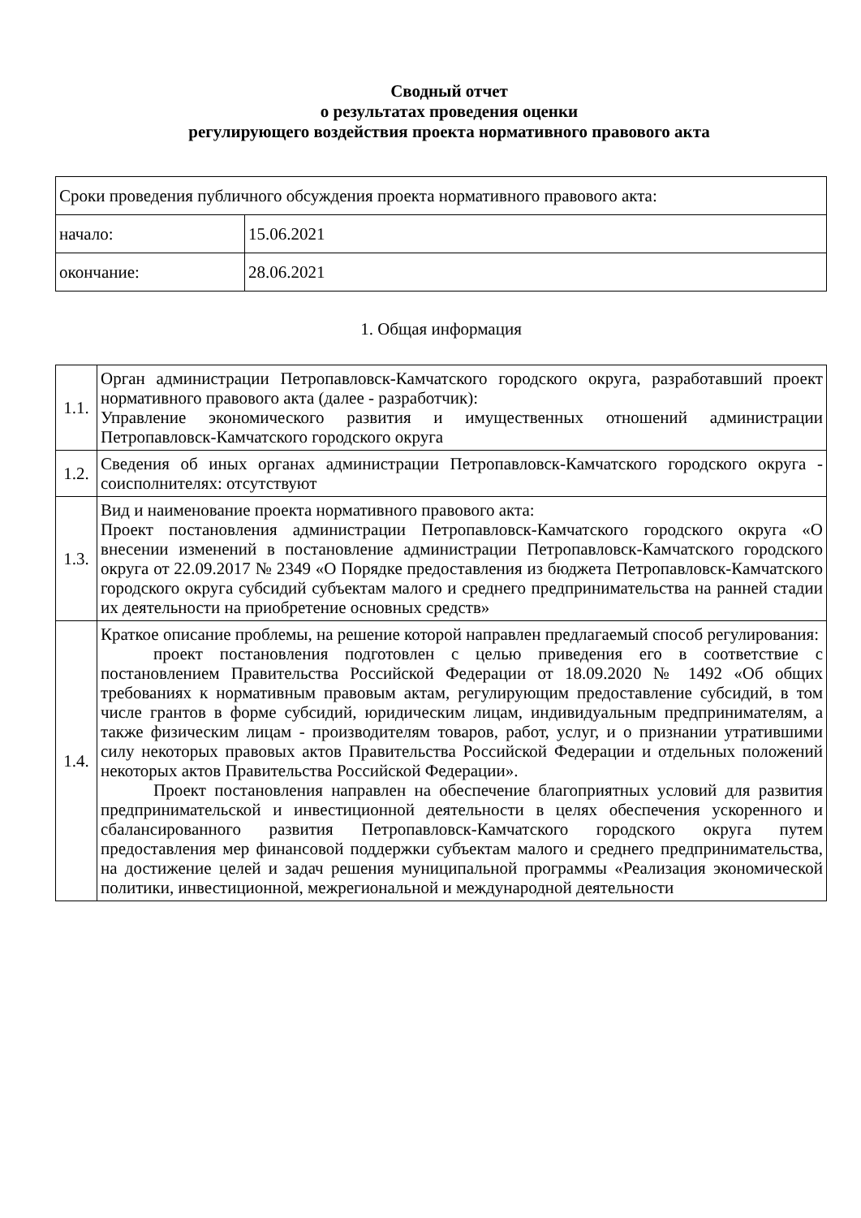Сводный отчет
о результатах проведения оценки
регулирующего воздействия проекта нормативного правового акта
| Сроки проведения публичного обсуждения проекта нормативного правового акта: | |
| начало: | 15.06.2021 |
| окончание: | 28.06.2021 |
1. Общая информация
| 1.1. | Орган администрации Петропавловск-Камчатского городского округа, разработавший проект нормативного правового акта (далее - разработчик): Управление экономического развития и имущественных отношений администрации Петропавловск-Камчатского городского округа |
| 1.2. | Сведения об иных органах администрации Петропавловск-Камчатского городского округа - соисполнителях: отсутствуют |
| 1.3. | Вид и наименование проекта нормативного правового акта: Проект постановления администрации Петропавловск-Камчатского городского округа «О внесении изменений в постановление администрации Петропавловск-Камчатского городского округа от 22.09.2017 № 2349 «О Порядке предоставления из бюджета Петропавловск-Камчатского городского округа субсидий субъектам малого и среднего предпринимательства на ранней стадии их деятельности на приобретение основных средств» |
| 1.4. | Краткое описание проблемы, на решение которой направлен предлагаемый способ регулирования: проект постановления подготовлен с целью приведения его в соответствие с постановлением Правительства Российской Федерации от 18.09.2020 № 1492 «Об общих требованиях к нормативным правовым актам, регулирующим предоставление субсидий, в том числе грантов в форме субсидий, юридическим лицам, индивидуальным предпринимателям, а также физическим лицам - производителям товаров, работ, услуг, и о признании утратившими силу некоторых правовых актов Правительства Российской Федерации и отдельных положений некоторых актов Правительства Российской Федерации». Проект постановления направлен на обеспечение благоприятных условий для развития предпринимательской и инвестиционной деятельности в целях обеспечения ускоренного и сбалансированного развития Петропавловск-Камчатского городского округа путем предоставления мер финансовой поддержки субъектам малого и среднего предпринимательства, на достижение целей и задач решения муниципальной программы «Реализация экономической политики, инвестиционной, межрегиональной и международной деятельности |